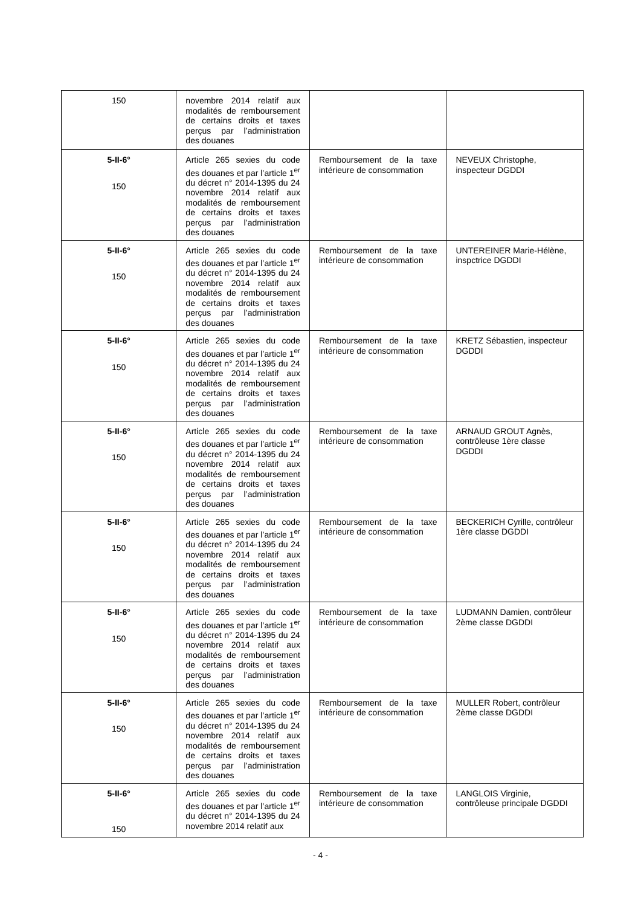| 150 | novembre 2014 relatif aux modalités de remboursement de certains droits et taxes perçus par l’administration des douanes | | |
| 5-II-6° 150 | Article 265 sexies du code des douanes et par l’article 1<sup>er</sup> du décret n° 2014-1395 du 24 novembre 2014 relatif aux modalités de remboursement de certains droits et taxes perçus par l’administration des douanes | Remboursement de la taxe intérieure de consommation | NEVEUX Christophe, inspecteur DGDDI |
| 5-II-6° 150 | Article 265 sexies du code des douanes et par l’article 1<sup>er</sup> du décret n° 2014-1395 du 24 novembre 2014 relatif aux modalités de remboursement de certains droits et taxes perçus par l’administration des douanes | Remboursement de la taxe intérieure de consommation | UNTEREINER Marie-Hélène, inspctrice DGDDI |
| 5-II-6° 150 | Article 265 sexies du code des douanes et par l’article 1<sup>er</sup> du décret n° 2014-1395 du 24 novembre 2014 relatif aux modalités de remboursement de certains droits et taxes perçus par l’administration des douanes | Remboursement de la taxe intérieure de consommation | KRETZ Sébastien, inspecteur DGDDI |
| 5-II-6° 150 | Article 265 sexies du code des douanes et par l’article 1<sup>er</sup> du décret n° 2014-1395 du 24 novembre 2014 relatif aux modalités de remboursement de certains droits et taxes perçus par l’administration des douanes | Remboursement de la taxe intérieure de consommation | ARNAUD GROUT Agnès, contrôleuse 1ère classe DGDDI |
| 5-II-6° 150 | Article 265 sexies du code des douanes et par l’article 1<sup>er</sup> du décret n° 2014-1395 du 24 novembre 2014 relatif aux modalités de remboursement de certains droits et taxes perçus par l’administration des douanes | Remboursement de la taxe intérieure de consommation | BECKERICH Cyrille, contrôleur 1ère classe DGDDI |
| 5-II-6° 150 | Article 265 sexies du code des douanes et par l’article 1<sup>er</sup> du décret n° 2014-1395 du 24 novembre 2014 relatif aux modalités de remboursement de certains droits et taxes perçus par l’administration des douanes | Remboursement de la taxe intérieure de consommation | LUDMANN Damien, contrôleur 2ème classe DGDDI |
| 5-II-6° 150 | Article 265 sexies du code des douanes et par l’article 1<sup>er</sup> du décret n° 2014-1395 du 24 novembre 2014 relatif aux modalités de remboursement de certains droits et taxes perçus par l’administration des douanes | Remboursement de la taxe intérieure de consommation | MULLER Robert, contrôleur 2ème classe DGDDI |
| 5-II-6° 150 | Article 265 sexies du code des douanes et par l’article 1<sup>er</sup> du décret n° 2014-1395 du 24 novembre 2014 relatif aux | Remboursement de la taxe intérieure de consommation | LANGLOIS Virginie, contrôleuse principale DGDDI |
- 4 -